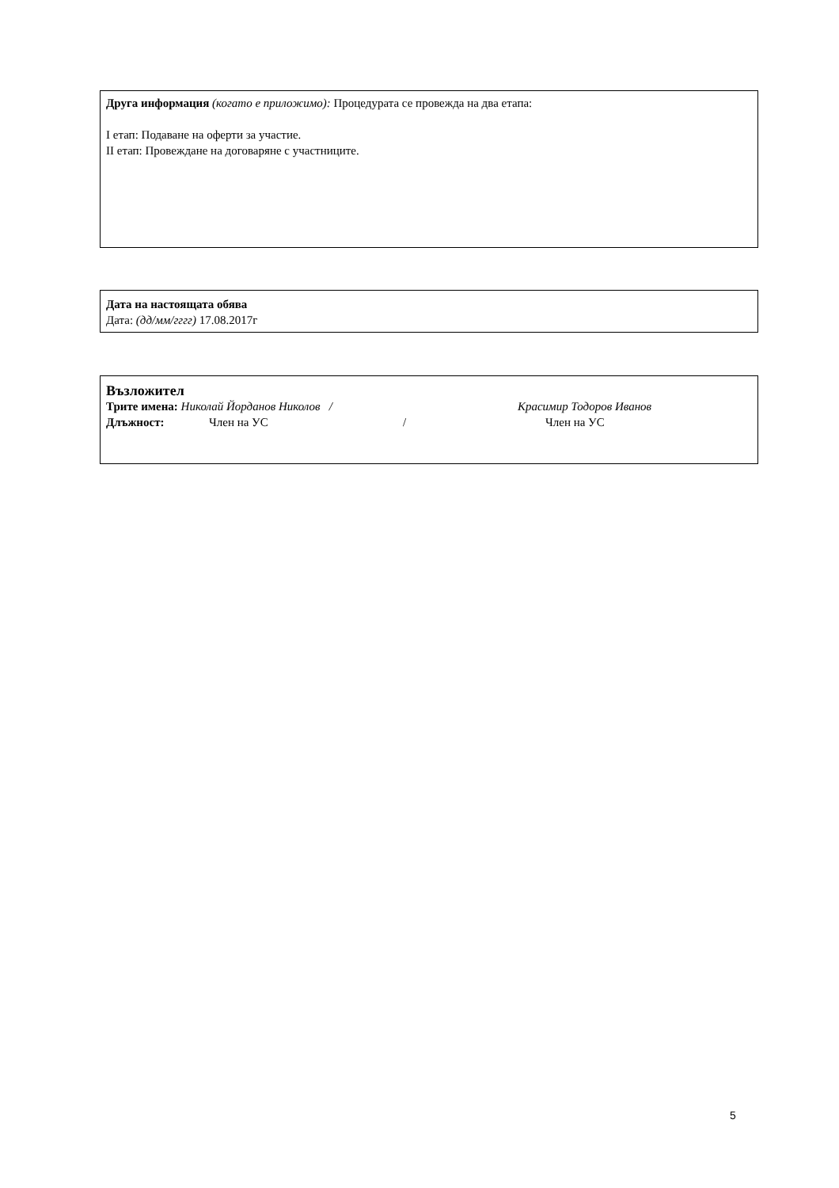Друга информация (когато е приложимо): Процедурата се провежда на два етапа:
I етап: Подаване на оферти за участие.
II етап: Провеждане на договаряне с участниците.
Дата на настоящата обява
Дата: (дд/мм/гггг) 17.08.2017г
Възложител
Трите имена: Николай Йорданов Николов / Красимир Тодоров Иванов
Длъжност: Член на УС / Член на УС
5